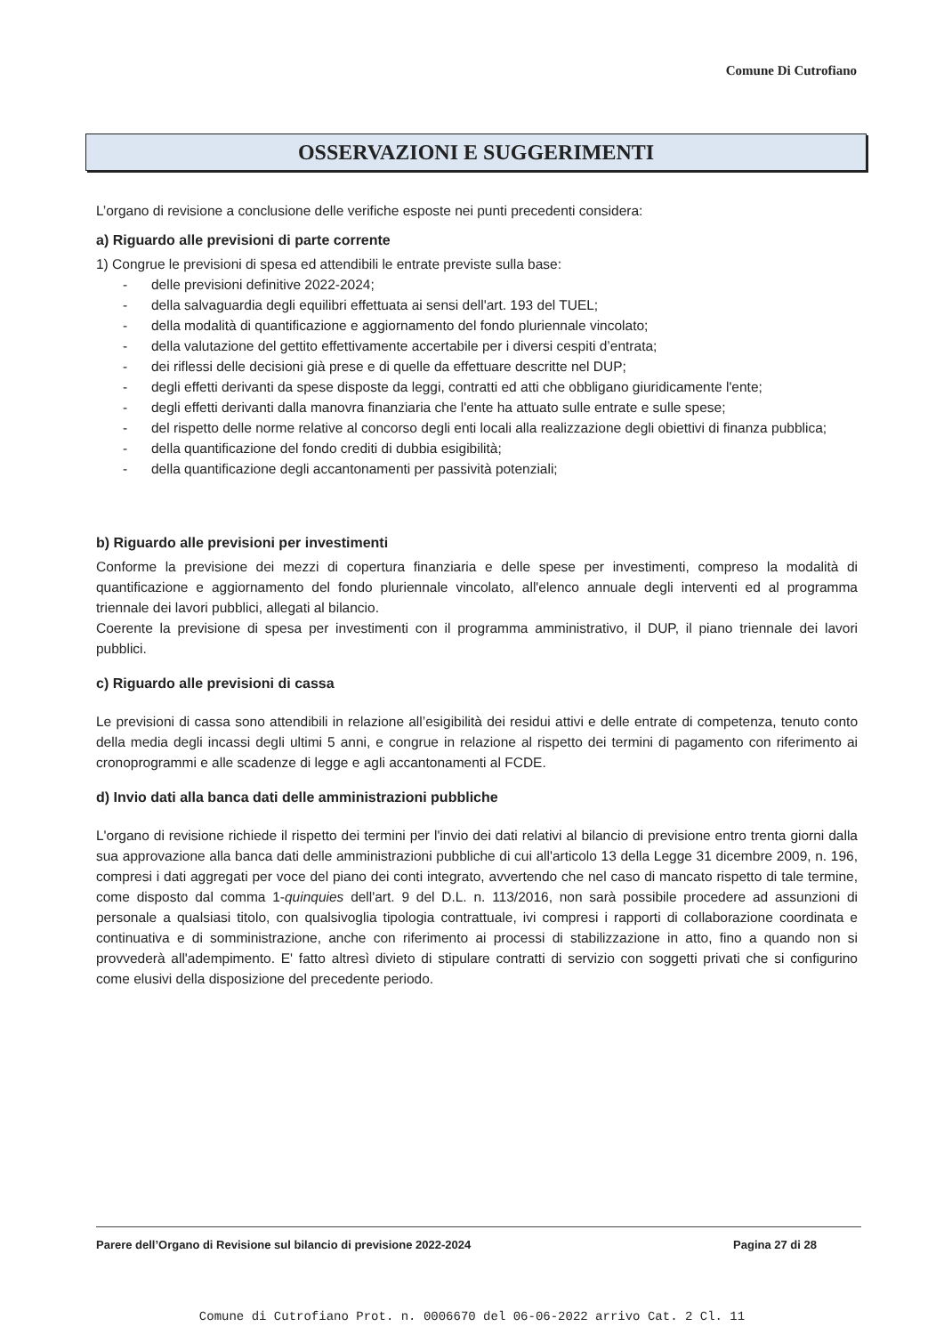Comune Di Cutrofiano
OSSERVAZIONI E SUGGERIMENTI
L’organo di revisione a conclusione delle verifiche esposte nei punti precedenti considera:
a) Riguardo alle previsioni di parte corrente
1) Congrue le previsioni di spesa ed attendibili le entrate previste sulla base:
- delle previsioni definitive 2022-2024;
- della salvaguardia degli equilibri effettuata ai sensi dell'art. 193 del TUEL;
- della modalità di quantificazione e aggiornamento del fondo pluriennale vincolato;
- della valutazione del gettito effettivamente accertabile per i diversi cespiti d’entrata;
- dei riflessi delle decisioni già prese e di quelle da effettuare descritte nel DUP;
- degli effetti derivanti da spese disposte da leggi, contratti ed atti che obbligano giuridicamente l'ente;
- degli effetti derivanti dalla manovra finanziaria che l'ente ha attuato sulle entrate e sulle spese;
- del rispetto delle norme relative al concorso degli enti locali alla realizzazione degli obiettivi di finanza pubblica;
- della quantificazione del fondo crediti di dubbia esigibilità;
- della quantificazione degli accantonamenti per passività potenziali;
b) Riguardo alle previsioni per investimenti
Conforme la previsione dei mezzi di copertura finanziaria e delle spese per investimenti, compreso la modalità di quantificazione e aggiornamento del fondo pluriennale vincolato, all'elenco annuale degli interventi ed al programma triennale dei lavori pubblici, allegati al bilancio.
Coerente la previsione di spesa per investimenti con il programma amministrativo, il DUP, il piano triennale dei lavori pubblici.
c) Riguardo alle previsioni di cassa
Le previsioni di cassa sono attendibili in relazione all’esigibilità dei residui attivi e delle entrate di competenza, tenuto conto della media degli incassi degli ultimi 5 anni, e congrue in relazione al rispetto dei termini di pagamento con riferimento ai cronoprogrammi e alle scadenze di legge e agli accantonamenti al FCDE.
d) Invio dati alla banca dati delle amministrazioni pubbliche
L'organo di revisione richiede il rispetto dei termini per l'invio dei dati relativi al bilancio di previsione entro trenta giorni dalla sua approvazione alla banca dati delle amministrazioni pubbliche di cui all'articolo 13 della Legge 31 dicembre 2009, n. 196, compresi i dati aggregati per voce del piano dei conti integrato, avvertendo che nel caso di mancato rispetto di tale termine, come disposto dal comma 1-quinquies dell'art. 9 del D.L. n. 113/2016, non sarà possibile procedere ad assunzioni di personale a qualsiasi titolo, con qualsivoglia tipologia contrattuale, ivi compresi i rapporti di collaborazione coordinata e continuativa e di somministrazione, anche con riferimento ai processi di stabilizzazione in atto, fino a quando non si provvederà all'adempimento. E' fatto altresì divieto di stipulare contratti di servizio con soggetti privati che si configurino come elusivi della disposizione del precedente periodo.
Parere dell’Organo di Revisione sul bilancio di previsione 2022-2024 Pagina 27 di 28
Comune di Cutrofiano Prot. n. 0006670 del 06-06-2022 arrivo Cat. 2 Cl. 11